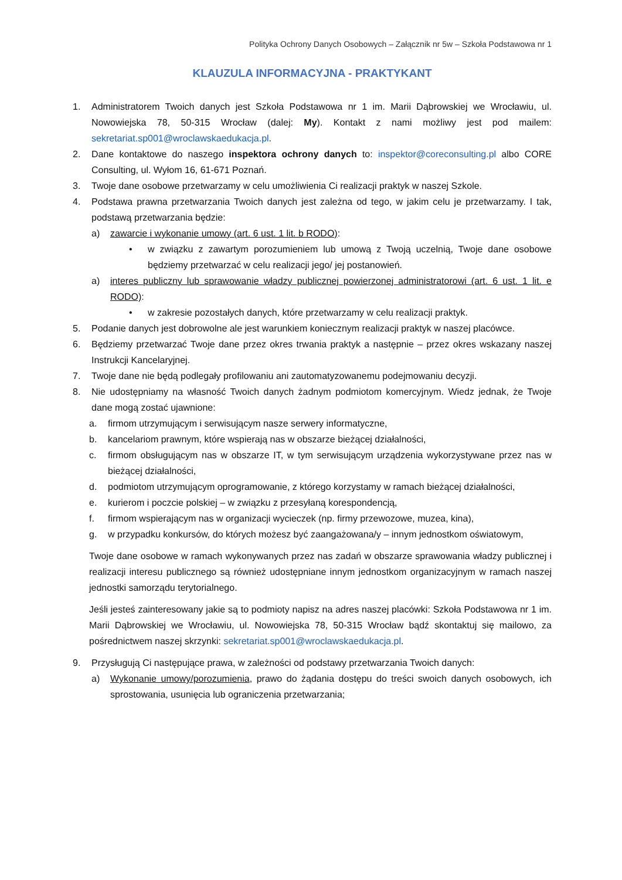Polityka Ochrony Danych Osobowych – Załącznik nr 5w – Szkoła Podstawowa nr 1
KLAUZULA INFORMACYJNA - PRAKTYKANT
1. Administratorem Twoich danych jest Szkoła Podstawowa nr 1 im. Marii Dąbrowskiej we Wrocławiu, ul. Nowowiejska 78, 50-315 Wrocław (dalej: My). Kontakt z nami możliwy jest pod mailem: sekretariat.sp001@wroclawskaedukacja.pl.
2. Dane kontaktowe do naszego inspektora ochrony danych to: inspektor@coreconsulting.pl albo CORE Consulting, ul. Wyłom 16, 61-671 Poznań.
3. Twoje dane osobowe przetwarzamy w celu umożliwienia Ci realizacji praktyk w naszej Szkole.
4. Podstawa prawna przetwarzania Twoich danych jest zależna od tego, w jakim celu je przetwarzamy. I tak, podstawą przetwarzania będzie:
a) zawarcie i wykonanie umowy (art. 6 ust. 1 lit. b RODO):
• w związku z zawartym porozumieniem lub umową z Twoją uczelnią, Twoje dane osobowe będziemy przetwarzać w celu realizacji jego/ jej postanowień.
a) interes publiczny lub sprawowanie władzy publicznej powierzonej administratorowi (art. 6 ust. 1 lit. e RODO):
• w zakresie pozostałych danych, które przetwarzamy w celu realizacji praktyk.
5. Podanie danych jest dobrowolne ale jest warunkiem koniecznym realizacji praktyk w naszej placówce.
6. Będziemy przetwarzać Twoje dane przez okres trwania praktyk a następnie – przez okres wskazany naszej Instrukcji Kancelaryjnej.
7. Twoje dane nie będą podlegały profilowaniu ani zautomatyzowanemu podejmowaniu decyzji.
8. Nie udostępniamy na własność Twoich danych żadnym podmiotom komercyjnym. Wiedz jednak, że Twoje dane mogą zostać ujawnione:
a. firmom utrzymującym i serwisującym nasze serwery informatyczne,
b. kancelariom prawnym, które wspierają nas w obszarze bieżącej działalności,
c. firmom obsługującym nas w obszarze IT, w tym serwisującym urządzenia wykorzystywane przez nas w bieżącej działalności,
d. podmiotom utrzymującym oprogramowanie, z którego korzystamy w ramach bieżącej działalności,
e. kurierom i poczcie polskiej – w związku z przesyłaną korespondencją,
f. firmom wspierającym nas w organizacji wycieczek (np. firmy przewozowe, muzea, kina),
g. w przypadku konkursów, do których możesz być zaangażowana/y – innym jednostkom oświatowym,
Twoje dane osobowe w ramach wykonywanych przez nas zadań w obszarze sprawowania władzy publicznej i realizacji interesu publicznego są również udostępniane innym jednostkom organizacyjnym w ramach naszej jednostki samorządu terytorialnego.
Jeśli jesteś zainteresowany jakie są to podmioty napisz na adres naszej placówki: Szkoła Podstawowa nr 1 im. Marii Dąbrowskiej we Wrocławiu, ul. Nowowiejska 78, 50-315 Wrocław bądź skontaktuj się mailowo, za pośrednictwem naszej skrzynki: sekretariat.sp001@wroclawskaedukacja.pl.
9. Przysługują Ci następujące prawa, w zależności od podstawy przetwarzania Twoich danych:
a) Wykonanie umowy/porozumienia, prawo do żądania dostępu do treści swoich danych osobowych, ich sprostowania, usunięcia lub ograniczenia przetwarzania;